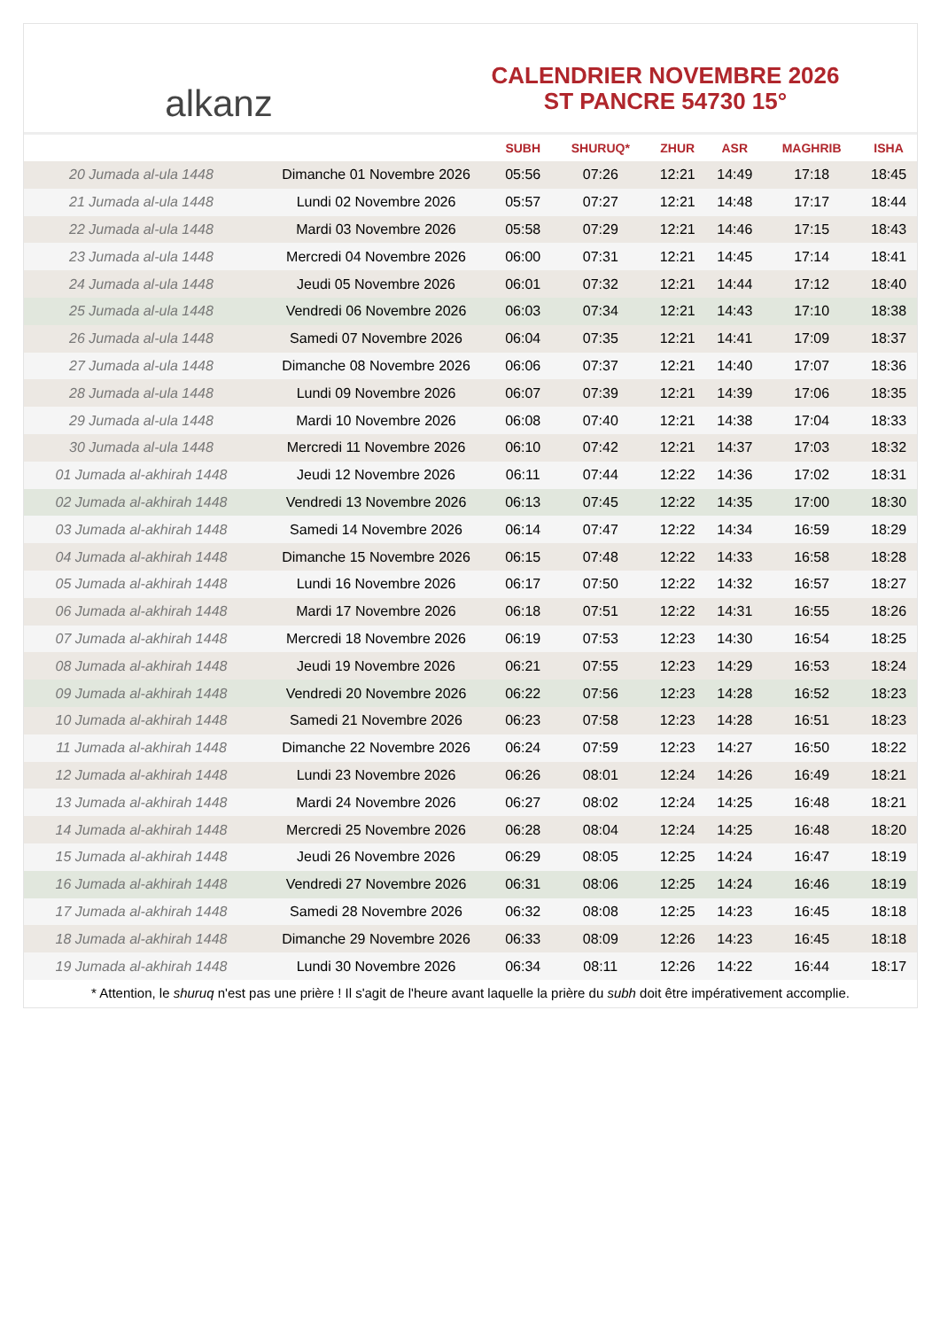alkanz
CALENDRIER NOVEMBRE 2026
ST PANCRE 54730 15°
| | | SUBH | SHURUQ* | ZHUR | ASR | MAGHRIB | ISHA |
| --- | --- | --- | --- | --- | --- | --- | --- |
| 20 Jumada al-ula 1448 | Dimanche 01 Novembre 2026 | 05:56 | 07:26 | 12:21 | 14:49 | 17:18 | 18:45 |
| 21 Jumada al-ula 1448 | Lundi 02 Novembre 2026 | 05:57 | 07:27 | 12:21 | 14:48 | 17:17 | 18:44 |
| 22 Jumada al-ula 1448 | Mardi 03 Novembre 2026 | 05:58 | 07:29 | 12:21 | 14:46 | 17:15 | 18:43 |
| 23 Jumada al-ula 1448 | Mercredi 04 Novembre 2026 | 06:00 | 07:31 | 12:21 | 14:45 | 17:14 | 18:41 |
| 24 Jumada al-ula 1448 | Jeudi 05 Novembre 2026 | 06:01 | 07:32 | 12:21 | 14:44 | 17:12 | 18:40 |
| 25 Jumada al-ula 1448 | Vendredi 06 Novembre 2026 | 06:03 | 07:34 | 12:21 | 14:43 | 17:10 | 18:38 |
| 26 Jumada al-ula 1448 | Samedi 07 Novembre 2026 | 06:04 | 07:35 | 12:21 | 14:41 | 17:09 | 18:37 |
| 27 Jumada al-ula 1448 | Dimanche 08 Novembre 2026 | 06:06 | 07:37 | 12:21 | 14:40 | 17:07 | 18:36 |
| 28 Jumada al-ula 1448 | Lundi 09 Novembre 2026 | 06:07 | 07:39 | 12:21 | 14:39 | 17:06 | 18:35 |
| 29 Jumada al-ula 1448 | Mardi 10 Novembre 2026 | 06:08 | 07:40 | 12:21 | 14:38 | 17:04 | 18:33 |
| 30 Jumada al-ula 1448 | Mercredi 11 Novembre 2026 | 06:10 | 07:42 | 12:21 | 14:37 | 17:03 | 18:32 |
| 01 Jumada al-akhirah 1448 | Jeudi 12 Novembre 2026 | 06:11 | 07:44 | 12:22 | 14:36 | 17:02 | 18:31 |
| 02 Jumada al-akhirah 1448 | Vendredi 13 Novembre 2026 | 06:13 | 07:45 | 12:22 | 14:35 | 17:00 | 18:30 |
| 03 Jumada al-akhirah 1448 | Samedi 14 Novembre 2026 | 06:14 | 07:47 | 12:22 | 14:34 | 16:59 | 18:29 |
| 04 Jumada al-akhirah 1448 | Dimanche 15 Novembre 2026 | 06:15 | 07:48 | 12:22 | 14:33 | 16:58 | 18:28 |
| 05 Jumada al-akhirah 1448 | Lundi 16 Novembre 2026 | 06:17 | 07:50 | 12:22 | 14:32 | 16:57 | 18:27 |
| 06 Jumada al-akhirah 1448 | Mardi 17 Novembre 2026 | 06:18 | 07:51 | 12:22 | 14:31 | 16:55 | 18:26 |
| 07 Jumada al-akhirah 1448 | Mercredi 18 Novembre 2026 | 06:19 | 07:53 | 12:23 | 14:30 | 16:54 | 18:25 |
| 08 Jumada al-akhirah 1448 | Jeudi 19 Novembre 2026 | 06:21 | 07:55 | 12:23 | 14:29 | 16:53 | 18:24 |
| 09 Jumada al-akhirah 1448 | Vendredi 20 Novembre 2026 | 06:22 | 07:56 | 12:23 | 14:28 | 16:52 | 18:23 |
| 10 Jumada al-akhirah 1448 | Samedi 21 Novembre 2026 | 06:23 | 07:58 | 12:23 | 14:28 | 16:51 | 18:23 |
| 11 Jumada al-akhirah 1448 | Dimanche 22 Novembre 2026 | 06:24 | 07:59 | 12:23 | 14:27 | 16:50 | 18:22 |
| 12 Jumada al-akhirah 1448 | Lundi 23 Novembre 2026 | 06:26 | 08:01 | 12:24 | 14:26 | 16:49 | 18:21 |
| 13 Jumada al-akhirah 1448 | Mardi 24 Novembre 2026 | 06:27 | 08:02 | 12:24 | 14:25 | 16:48 | 18:21 |
| 14 Jumada al-akhirah 1448 | Mercredi 25 Novembre 2026 | 06:28 | 08:04 | 12:24 | 14:25 | 16:48 | 18:20 |
| 15 Jumada al-akhirah 1448 | Jeudi 26 Novembre 2026 | 06:29 | 08:05 | 12:25 | 14:24 | 16:47 | 18:19 |
| 16 Jumada al-akhirah 1448 | Vendredi 27 Novembre 2026 | 06:31 | 08:06 | 12:25 | 14:24 | 16:46 | 18:19 |
| 17 Jumada al-akhirah 1448 | Samedi 28 Novembre 2026 | 06:32 | 08:08 | 12:25 | 14:23 | 16:45 | 18:18 |
| 18 Jumada al-akhirah 1448 | Dimanche 29 Novembre 2026 | 06:33 | 08:09 | 12:26 | 14:23 | 16:45 | 18:18 |
| 19 Jumada al-akhirah 1448 | Lundi 30 Novembre 2026 | 06:34 | 08:11 | 12:26 | 14:22 | 16:44 | 18:17 |
* Attention, le shuruq n'est pas une prière ! Il s'agit de l'heure avant laquelle la prière du subh doit être impérativement accomplie.